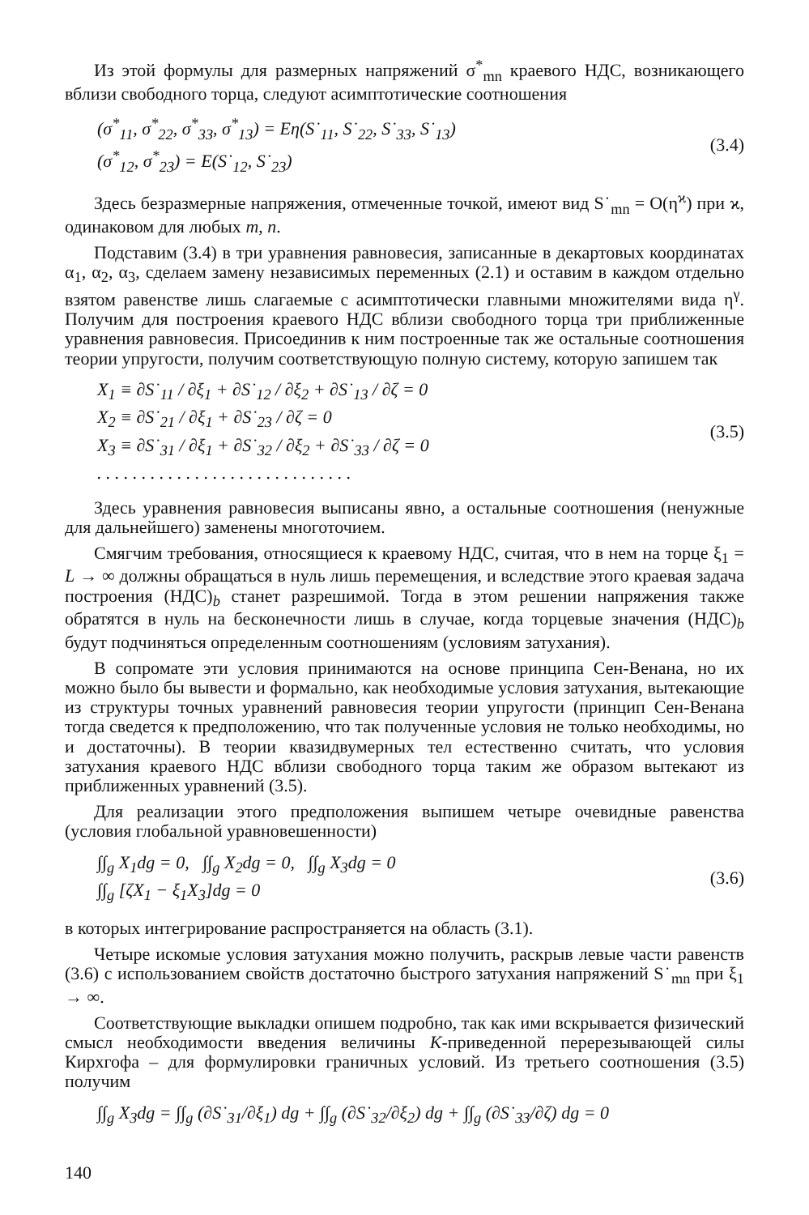Из этой формулы для размерных напряжений σ<sup>*</sup><sub>mn</sub> краевого НДС, возникающего вблизи свободного торца, следуют асимптотические соотношения
(σ<sup>*</sup><sub>11</sub>, σ<sup>*</sup><sub>22</sub>, σ<sup>*</sup><sub>33</sub>, σ<sup>*</sup><sub>13</sub>) = Eη(S˙<sub>11</sub>, S˙<sub>22</sub>, S˙<sub>33</sub>, S˙<sub>13</sub>)
(σ<sup>*</sup><sub>12</sub>, σ<sup>*</sup><sub>23</sub>) = E(S˙<sub>12</sub>, S˙<sub>23</sub>)
(3.4)
Здесь безразмерные напряжения, отмеченные точкой, имеют вид S˙<sub>mn</sub> = O(η<sup>ϰ</sup>) при ϰ, одинаковом для любых m, n.
Подставим (3.4) в три уравнения равновесия, записанные в декартовых координатах α<sub>1</sub>, α<sub>2</sub>, α<sub>3</sub>, сделаем замену независимых переменных (2.1) и оставим в каждом отдельно взятом равенстве лишь слагаемые с асимптотически главными множителями вида η<sup>γ</sup>. Получим для построения краевого НДС вблизи свободного торца три приближенные уравнения равновесия. Присоединив к ним построенные так же остальные соотношения теории упругости, получим соответствующую полную систему, которую запишем так
X<sub>1</sub> ≡ ∂S˙<sub>11</sub> / ∂ξ<sub>1</sub> + ∂S˙<sub>12</sub> / ∂ξ<sub>2</sub> + ∂S˙<sub>13</sub> / ∂ζ = 0
X<sub>2</sub> ≡ ∂S˙<sub>21</sub> / ∂ξ<sub>1</sub> + ∂S˙<sub>23</sub> / ∂ζ = 0
X<sub>3</sub> ≡ ∂S˙<sub>31</sub> / ∂ξ<sub>1</sub> + ∂S˙<sub>32</sub> / ∂ξ<sub>2</sub> + ∂S˙<sub>33</sub> / ∂ζ = 0
. . . . . . . . . . . . . . . . . . . . . . . . . . . . .
(3.5)
Здесь уравнения равновесия выписаны явно, а остальные соотношения (ненужные для дальнейшего) заменены многоточием.
Смягчим требования, относящиеся к краевому НДС, считая, что в нем на торце ξ<sub>1</sub> = L → ∞ должны обращаться в нуль лишь перемещения, и вследствие этого краевая задача построения (НДС)<sub>b</sub> станет разрешимой. Тогда в этом решении напряжения также обратятся в нуль на бесконечности лишь в случае, когда торцевые значения (НДС)<sub>b</sub> будут подчиняться определенным соотношениям (условиям затухания).
В сопромате эти условия принимаются на основе принципа Сен-Венана, но их можно было бы вывести и формально, как необходимые условия затухания, вытекающие из структуры точных уравнений равновесия теории упругости (принцип Сен-Венана тогда сведется к предположению, что так полученные условия не только необходимы, но и достаточны). В теории квазидвумерных тел естественно считать, что условия затухания краевого НДС вблизи свободного торца таким же образом вытекают из приближенных уравнений (3.5).
Для реализации этого предположения выпишем четыре очевидные равенства (условия глобальной уравновешенности)
∫∫<sub>g</sub> X<sub>1</sub>dg = 0, ∫∫<sub>g</sub> X<sub>2</sub>dg = 0, ∫∫<sub>g</sub> X<sub>3</sub>dg = 0
∫∫<sub>g</sub> [ζX<sub>1</sub> − ξ<sub>1</sub>X<sub>3</sub>]dg = 0
(3.6)
в которых интегрирование распространяется на область (3.1).
Четыре искомые условия затухания можно получить, раскрыв левые части равенств (3.6) с использованием свойств достаточно быстрого затухания напряжений S˙<sub>mn</sub> при ξ<sub>1</sub> → ∞.
Соответствующие выкладки опишем подробно, так как ими вскрывается физический смысл необходимости введения величины K-приведенной перерезывающей силы Кирхгофа – для формулировки граничных условий. Из третьего соотношения (3.5) получим
∫∫<sub>g</sub> X<sub>3</sub>dg = ∫∫<sub>g</sub> (∂S˙<sub>31</sub>/∂ξ<sub>1</sub>) dg + ∫∫<sub>g</sub> (∂S˙<sub>32</sub>/∂ξ<sub>2</sub>) dg + ∫∫<sub>g</sub> (∂S˙<sub>33</sub>/∂ζ) dg = 0
140